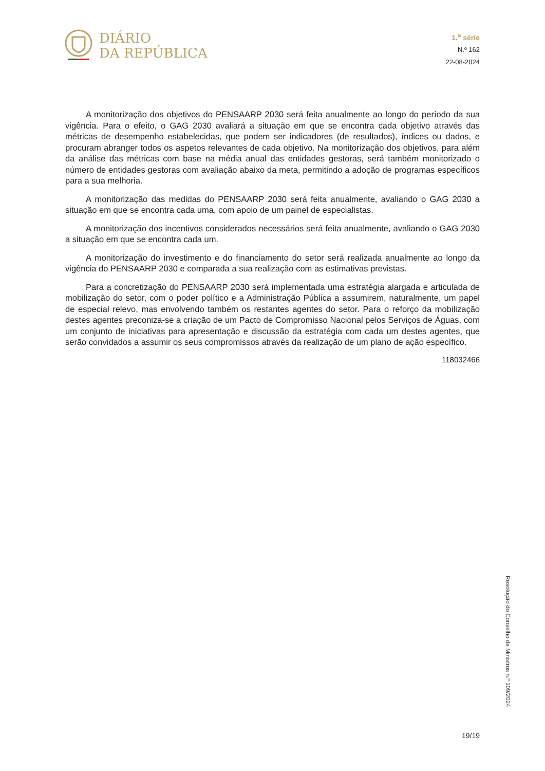DIÁRIO
DA REPÚBLICA
1.<sup>a</sup> série
N.º 162
22-08-2024
A monitorização dos objetivos do PENSAARP 2030 será feita anualmente ao longo do período da sua vigência. Para o efeito, o GAG 2030 avaliará a situação em que se encontra cada objetivo através das métricas de desempenho estabelecidas, que podem ser indicadores (de resultados), índices ou dados, e procuram abranger todos os aspetos relevantes de cada objetivo. Na monitorização dos objetivos, para além da análise das métricas com base na média anual das entidades gestoras, será também monitorizado o número de entidades gestoras com avaliação abaixo da meta, permitindo a adoção de programas específicos para a sua melhoria.
A monitorização das medidas do PENSAARP 2030 será feita anualmente, avaliando o GAG 2030 a situação em que se encontra cada uma, com apoio de um painel de especialistas.
A monitorização dos incentivos considerados necessários será feita anualmente, avaliando o GAG 2030 a situação em que se encontra cada um.
A monitorização do investimento e do financiamento do setor será realizada anualmente ao longo da vigência do PENSAARP 2030 e comparada a sua realização com as estimativas previstas.
Para a concretização do PENSAARP 2030 será implementada uma estratégia alargada e articulada de mobilização do setor, com o poder político e a Administração Pública a assumirem, naturalmente, um papel de especial relevo, mas envolvendo também os restantes agentes do setor. Para o reforço da mobilização destes agentes preconiza-se a criação de um Pacto de Compromisso Nacional pelos Serviços de Águas, com um conjunto de iniciativas para apresentação e discussão da estratégia com cada um destes agentes, que serão convidados a assumir os seus compromissos através da realização de um plano de ação específico.
118032466
Resolução do Conselho de Ministros n.º 109/2024
19/19